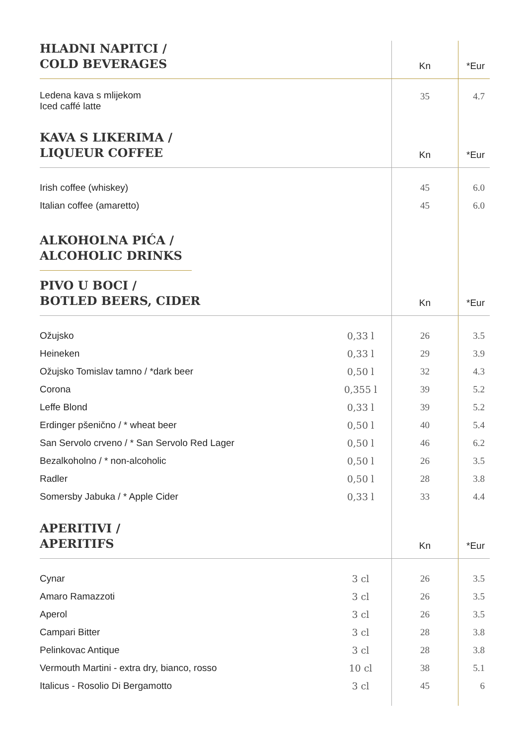| HLADNI NAPITCI / COLD BEVERAGES | | Kn | *Eur |
| Ledena kava s mlijekom Iced caffé latte | | 35 | 4.7 |
| KAVA S LIKERIMA / LIQUEUR COFFEE | | Kn | *Eur |
| Irish coffee (whiskey) | | 45 | 6.0 |
| Italian coffee (amaretto) | | 45 | 6.0 |
| ALKOHOLNA PIĆA / ALCOHOLIC DRINKS | | | |
| PIVO U BOCI / BOTLED BEERS, CIDER | | Kn | *Eur |
| Ožujsko | 0,33 l | 26 | 3.5 |
| Heineken | 0,33 l | 29 | 3.9 |
| Ožujsko Tomislav tamno / *dark beer | 0,50 l | 32 | 4.3 |
| Corona | 0,355 l | 39 | 5.2 |
| Leffe Blond | 0,33 l | 39 | 5.2 |
| Erdinger pšenično / * wheat beer | 0,50 l | 40 | 5.4 |
| San Servolo crveno / * San Servolo Red Lager | 0,50 l | 46 | 6.2 |
| Bezalkoholno / * non-alcoholic | 0,50 l | 26 | 3.5 |
| Radler | 0,50 l | 28 | 3.8 |
| Somersby Jabuka / * Apple Cider | 0,33 l | 33 | 4.4 |
| APERITIVI / APERITIFS | | Kn | *Eur |
| Cynar | 3 cl | 26 | 3.5 |
| Amaro Ramazzoti | 3 cl | 26 | 3.5 |
| Aperol | 3 cl | 26 | 3.5 |
| Campari Bitter | 3 cl | 28 | 3.8 |
| Pelinkovac Antique | 3 cl | 28 | 3.8 |
| Vermouth Martini - extra dry, bianco, rosso | 10 cl | 38 | 5.1 |
| Italicus - Rosolio Di Bergamotto | 3 cl | 45 | 6 |